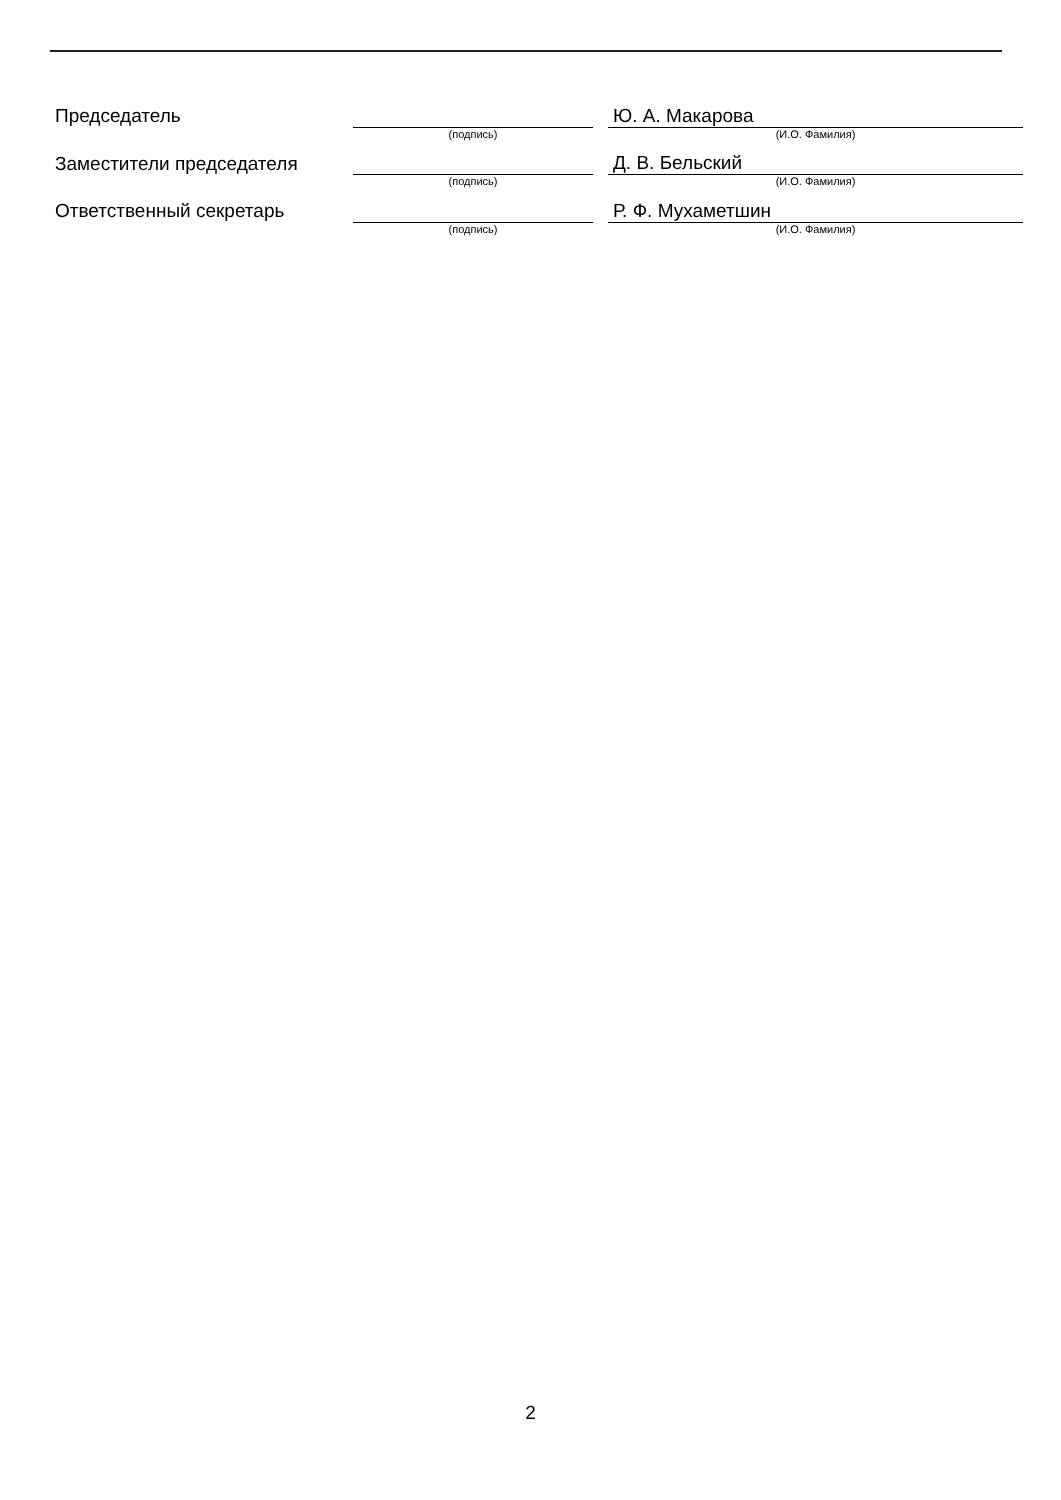| Председатель | | | Ю. А. Макарова |
| | (подпись) | | (И.О. Фамилия) |
| Заместители председателя | | | Д. В. Бельский |
| | (подпись) | | (И.О. Фамилия) |
| Ответственный секретарь | | | Р. Ф. Мухаметшин |
| | (подпись) | | (И.О. Фамилия) |
2